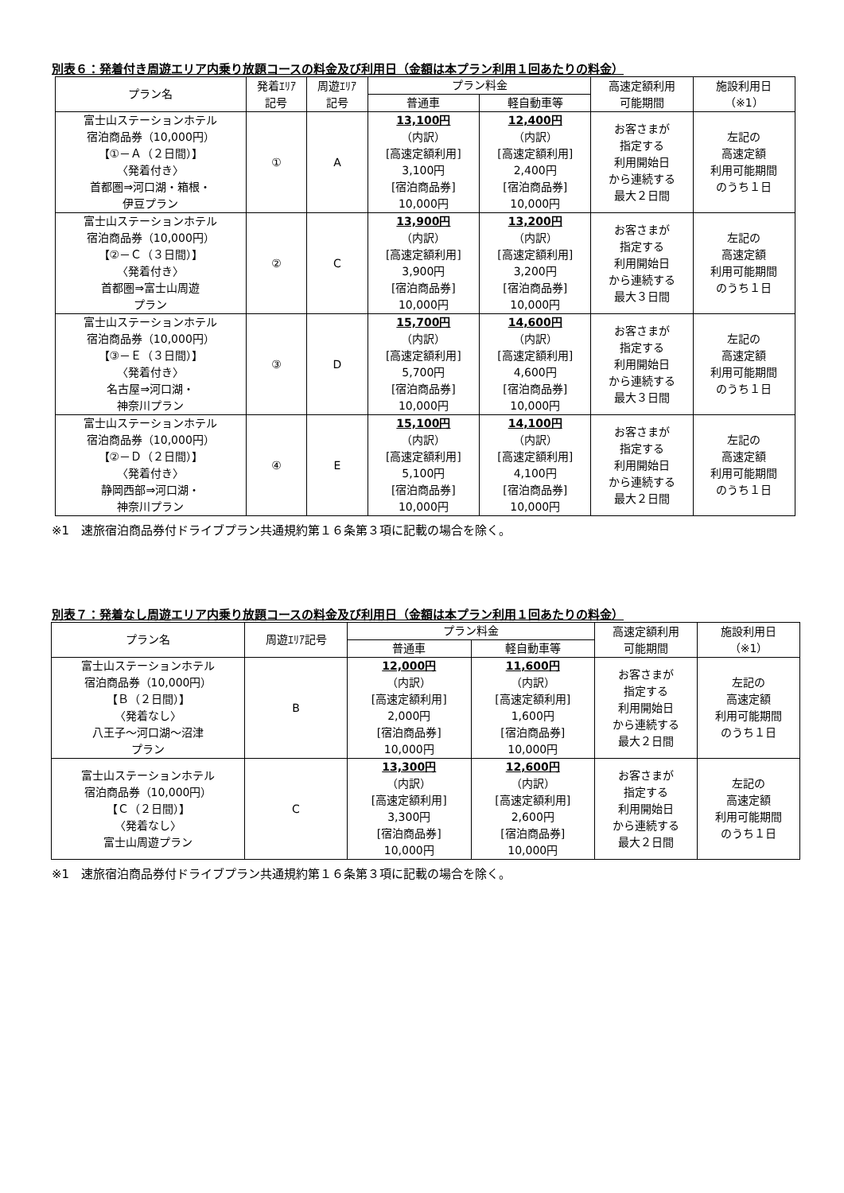別表６：発着付き周遊エリア内乗り放題コースの料金及び利用日（金額は本プラン利用１回あたりの料金）
| プラン名 | 発着ｴﾘｱ 記号 | 周遊ｴﾘｱ 記号 | プラン料金 | | 高速定額利用 可能期間 | 施設利用日 （※1） |
| --- | --- | --- | --- | --- | --- | --- |
| | | | 普通車 | 軽自動車等 | | |
| 富士山ステーションホテル 宿泊商品券（10,000円） 【①－Ａ（２日間）】 〈発着付き〉 首都圏⇒河口湖・箱根・ 伊豆プラン | ① | A | 13,100円 （内訳） [高速定額利用] 3,100円 [宿泊商品券] 10,000円 | 12,400円 （内訳） [高速定額利用] 2,400円 [宿泊商品券] 10,000円 | お客さまが 指定する 利用開始日 から連続する 最大２日間 | 左記の 高速定額 利用可能期間 のうち１日 |
| 富士山ステーションホテル 宿泊商品券（10,000円） 【②－Ｃ（３日間）】 〈発着付き〉 首都圏⇒富士山周遊 プラン | ② | C | 13,900円 （内訳） [高速定額利用] 3,900円 [宿泊商品券] 10,000円 | 13,200円 （内訳） [高速定額利用] 3,200円 [宿泊商品券] 10,000円 | お客さまが 指定する 利用開始日 から連続する 最大３日間 | 左記の 高速定額 利用可能期間 のうち１日 |
| 富士山ステーションホテル 宿泊商品券（10,000円） 【③－Ｅ（３日間）】 〈発着付き〉 名古屋⇒河口湖・ 神奈川プラン | ③ | D | 15,700円 （内訳） [高速定額利用] 5,700円 [宿泊商品券] 10,000円 | 14,600円 （内訳） [高速定額利用] 4,600円 [宿泊商品券] 10,000円 | お客さまが 指定する 利用開始日 から連続する 最大３日間 | 左記の 高速定額 利用可能期間 のうち１日 |
| 富士山ステーションホテル 宿泊商品券（10,000円） 【②－Ｄ（２日間）】 〈発着付き〉 静岡西部⇒河口湖・ 神奈川プラン | ④ | E | 15,100円 （内訳） [高速定額利用] 5,100円 [宿泊商品券] 10,000円 | 14,100円 （内訳） [高速定額利用] 4,100円 [宿泊商品券] 10,000円 | お客さまが 指定する 利用開始日 から連続する 最大２日間 | 左記の 高速定額 利用可能期間 のうち１日 |
※1　速旅宿泊商品券付ドライブプラン共通規約第１６条第３項に記載の場合を除く。
別表７：発着なし周遊エリア内乗り放題コースの料金及び利用日（金額は本プラン利用１回あたりの料金）
| プラン名 | 周遊ｴﾘｱ記号 | プラン料金 | | 高速定額利用 可能期間 | 施設利用日 （※1） |
| --- | --- | --- | --- | --- | --- |
| | | 普通車 | 軽自動車等 | | |
| 富士山ステーションホテル 宿泊商品券（10,000円） 【Ｂ（２日間）】 〈発着なし〉 八王子～河口湖～沼津 プラン | B | 12,000円 （内訳） [高速定額利用] 2,000円 [宿泊商品券] 10,000円 | 11,600円 （内訳） [高速定額利用] 1,600円 [宿泊商品券] 10,000円 | お客さまが 指定する 利用開始日 から連続する 最大２日間 | 左記の 高速定額 利用可能期間 のうち１日 |
| 富士山ステーションホテル 宿泊商品券（10,000円） 【Ｃ（２日間）】 〈発着なし〉 富士山周遊プラン | C | 13,300円 （内訳） [高速定額利用] 3,300円 [宿泊商品券] 10,000円 | 12,600円 （内訳） [高速定額利用] 2,600円 [宿泊商品券] 10,000円 | お客さまが 指定する 利用開始日 から連続する 最大２日間 | 左記の 高速定額 利用可能期間 のうち１日 |
※1　速旅宿泊商品券付ドライブプラン共通規約第１６条第３項に記載の場合を除く。